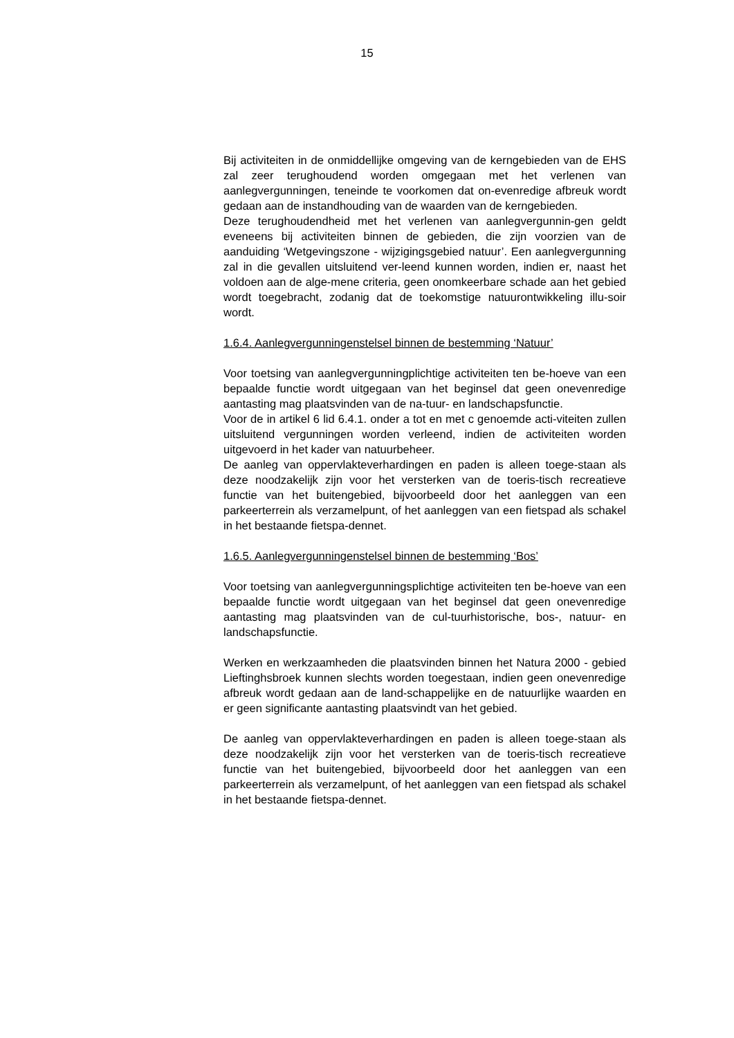15
Bij activiteiten in de onmiddellijke omgeving van de kerngebieden van de EHS zal zeer terughoudend worden omgegaan met het verlenen van aanlegvergunningen, teneinde te voorkomen dat on-evenredige afbreuk wordt gedaan aan de instandhouding van de waarden van de kerngebieden.
Deze terughoudendheid met het verlenen van aanlegvergunnin-gen geldt eveneens bij activiteiten binnen de gebieden, die zijn voorzien van de aanduiding ‘Wetgevingszone - wijzigingsgebied natuur’. Een aanlegvergunning zal in die gevallen uitsluitend ver-leend kunnen worden, indien er, naast het voldoen aan de alge-mene criteria, geen onomkeerbare schade aan het gebied wordt toegebracht, zodanig dat de toekomstige natuurontwikkeling illu-soir wordt.
1.6.4. Aanlegvergunningenstelsel binnen de bestemming ‘Natuur’
Voor toetsing van aanlegvergunningplichtige activiteiten ten be-hoeve van een bepaalde functie wordt uitgegaan van het beginsel dat geen onevenredige aantasting mag plaatsvinden van de na-tuur- en landschapsfunctie.
Voor de in artikel 6 lid 6.4.1. onder a tot en met c genoemde acti-viteiten zullen uitsluitend vergunningen worden verleend, indien de activiteiten worden uitgevoerd in het kader van natuurbeheer.
De aanleg van oppervlakteverhardingen en paden is alleen toege-staan als deze noodzakelijk zijn voor het versterken van de toeris-tisch recreatieve functie van het buitengebied, bijvoorbeeld door het aanleggen van een parkeerterrein als verzamelpunt, of het aanleggen van een fietspad als schakel in het bestaande fietspa-dennet.
1.6.5. Aanlegvergunningenstelsel binnen de bestemming ‘Bos’
Voor toetsing van aanlegvergunningsplichtige activiteiten ten be-hoeve van een bepaalde functie wordt uitgegaan van het beginsel dat geen onevenredige aantasting mag plaatsvinden van de cul-tuurhistorische, bos-, natuur- en landschapsfunctie.
Werken en werkzaamheden die plaatsvinden binnen het Natura 2000 - gebied Lieftinghsbroek kunnen slechts worden toegestaan, indien geen onevenredige afbreuk wordt gedaan aan de land-schappelijke en de natuurlijke waarden en er geen significante aantasting plaatsvindt van het gebied.
De aanleg van oppervlakteverhardingen en paden is alleen toege-staan als deze noodzakelijk zijn voor het versterken van de toeris-tisch recreatieve functie van het buitengebied, bijvoorbeeld door het aanleggen van een parkeerterrein als verzamelpunt, of het aanleggen van een fietspad als schakel in het bestaande fietspa-dennet.